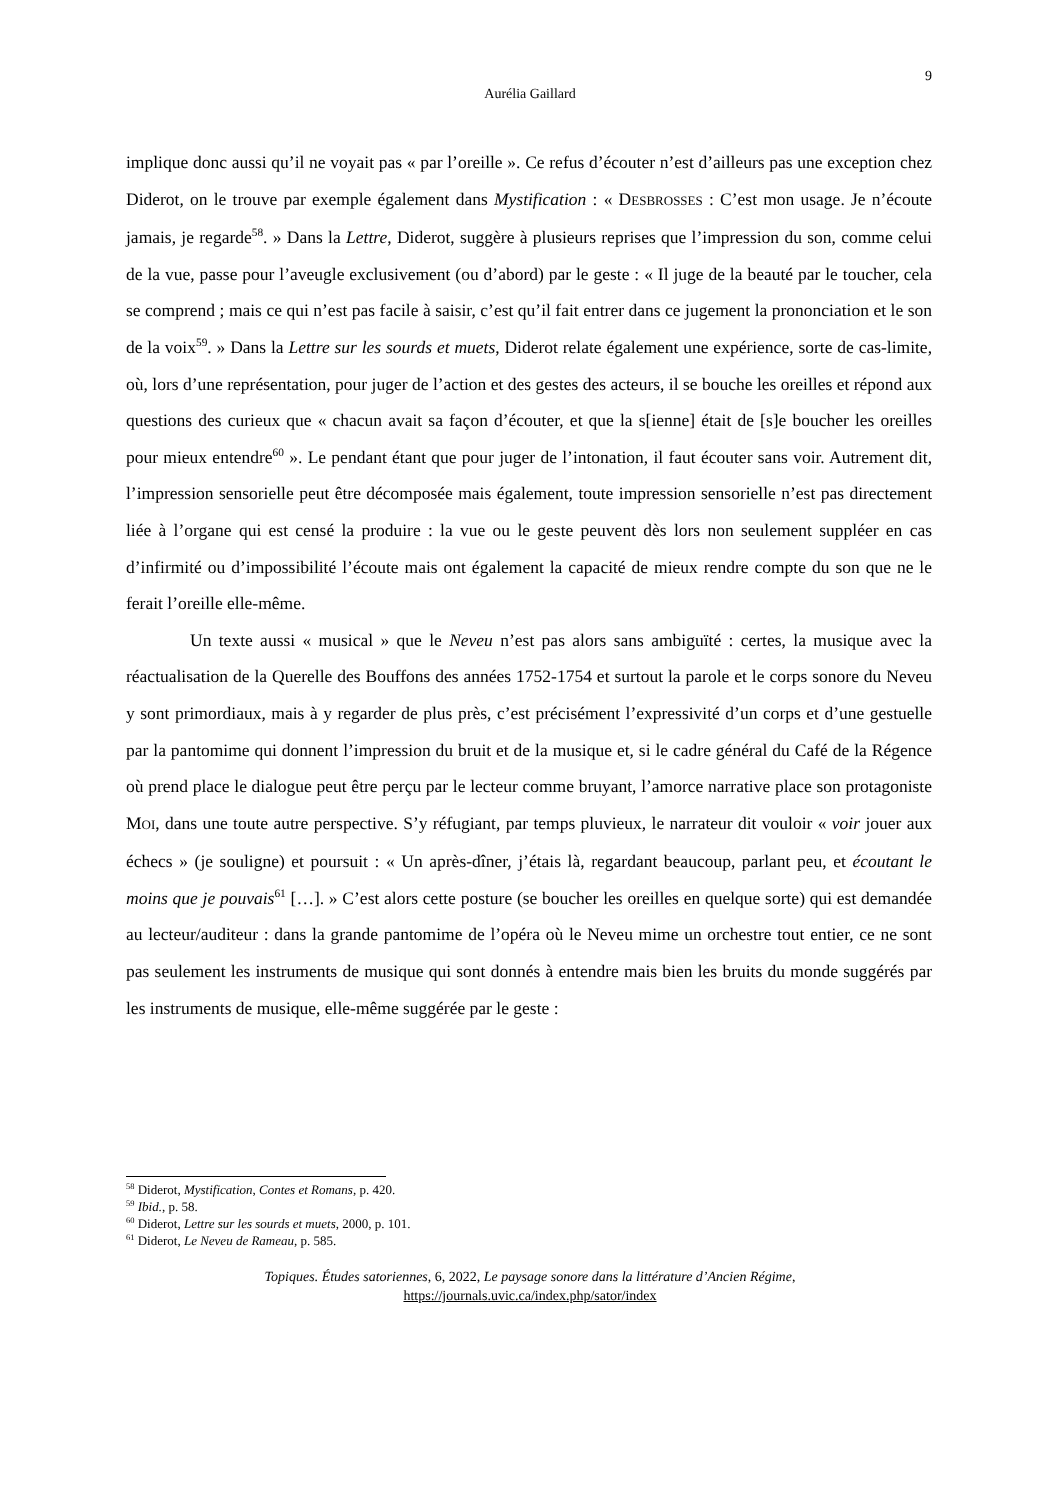9
Aurélia Gaillard
implique donc aussi qu’il ne voyait pas « par l’oreille ». Ce refus d’écouter n’est d’ailleurs pas une exception chez Diderot, on le trouve par exemple également dans Mystification : « DESBROSSES : C’est mon usage. Je n’écoute jamais, je regarde<sup>58</sup>. » Dans la Lettre, Diderot, suggère à plusieurs reprises que l’impression du son, comme celui de la vue, passe pour l’aveugle exclusivement (ou d’abord) par le geste : « Il juge de la beauté par le toucher, cela se comprend ; mais ce qui n’est pas facile à saisir, c’est qu’il fait entrer dans ce jugement la prononciation et le son de la voix<sup>59</sup>. » Dans la Lettre sur les sourds et muets, Diderot relate également une expérience, sorte de cas-limite, où, lors d’une représentation, pour juger de l’action et des gestes des acteurs, il se bouche les oreilles et répond aux questions des curieux que « chacun avait sa façon d’écouter, et que la s[ienne] était de [s]e boucher les oreilles pour mieux entendre<sup>60</sup> ». Le pendant étant que pour juger de l’intonation, il faut écouter sans voir. Autrement dit, l’impression sensorielle peut être décomposée mais également, toute impression sensorielle n’est pas directement liée à l’organe qui est censé la produire : la vue ou le geste peuvent dès lors non seulement suppléer en cas d’infirmité ou d’impossibilité l’écoute mais ont également la capacité de mieux rendre compte du son que ne le ferait l’oreille elle-même.
Un texte aussi « musical » que le Neveu n’est pas alors sans ambiguïté : certes, la musique avec la réactualisation de la Querelle des Bouffons des années 1752-1754 et surtout la parole et le corps sonore du Neveu y sont primordiaux, mais à y regarder de plus près, c’est précisément l’expressivité d’un corps et d’une gestuelle par la pantomime qui donnent l’impression du bruit et de la musique et, si le cadre général du Café de la Régence où prend place le dialogue peut être perçu par le lecteur comme bruyant, l’amorce narrative place son protagoniste MOI, dans une toute autre perspective. S’y réfugiant, par temps pluvieux, le narrateur dit vouloir « voir jouer aux échecs » (je souligne) et poursuit : « Un après-dîner, j’étais là, regardant beaucoup, parlant peu, et écoutant le moins que je pouvais<sup>61</sup> […]. » C’est alors cette posture (se boucher les oreilles en quelque sorte) qui est demandée au lecteur/auditeur : dans la grande pantomime de l’opéra où le Neveu mime un orchestre tout entier, ce ne sont pas seulement les instruments de musique qui sont donnés à entendre mais bien les bruits du monde suggérés par les instruments de musique, elle-même suggérée par le geste :
<sup>58</sup> Diderot, Mystification, Contes et Romans, p. 420.
<sup>59</sup> Ibid., p. 58.
<sup>60</sup> Diderot, Lettre sur les sourds et muets, 2000, p. 101.
<sup>61</sup> Diderot, Le Neveu de Rameau, p. 585.
Topiques. Études satoriennes, 6, 2022, Le paysage sonore dans la littérature d’Ancien Régime,
https://journals.uvic.ca/index.php/sator/index